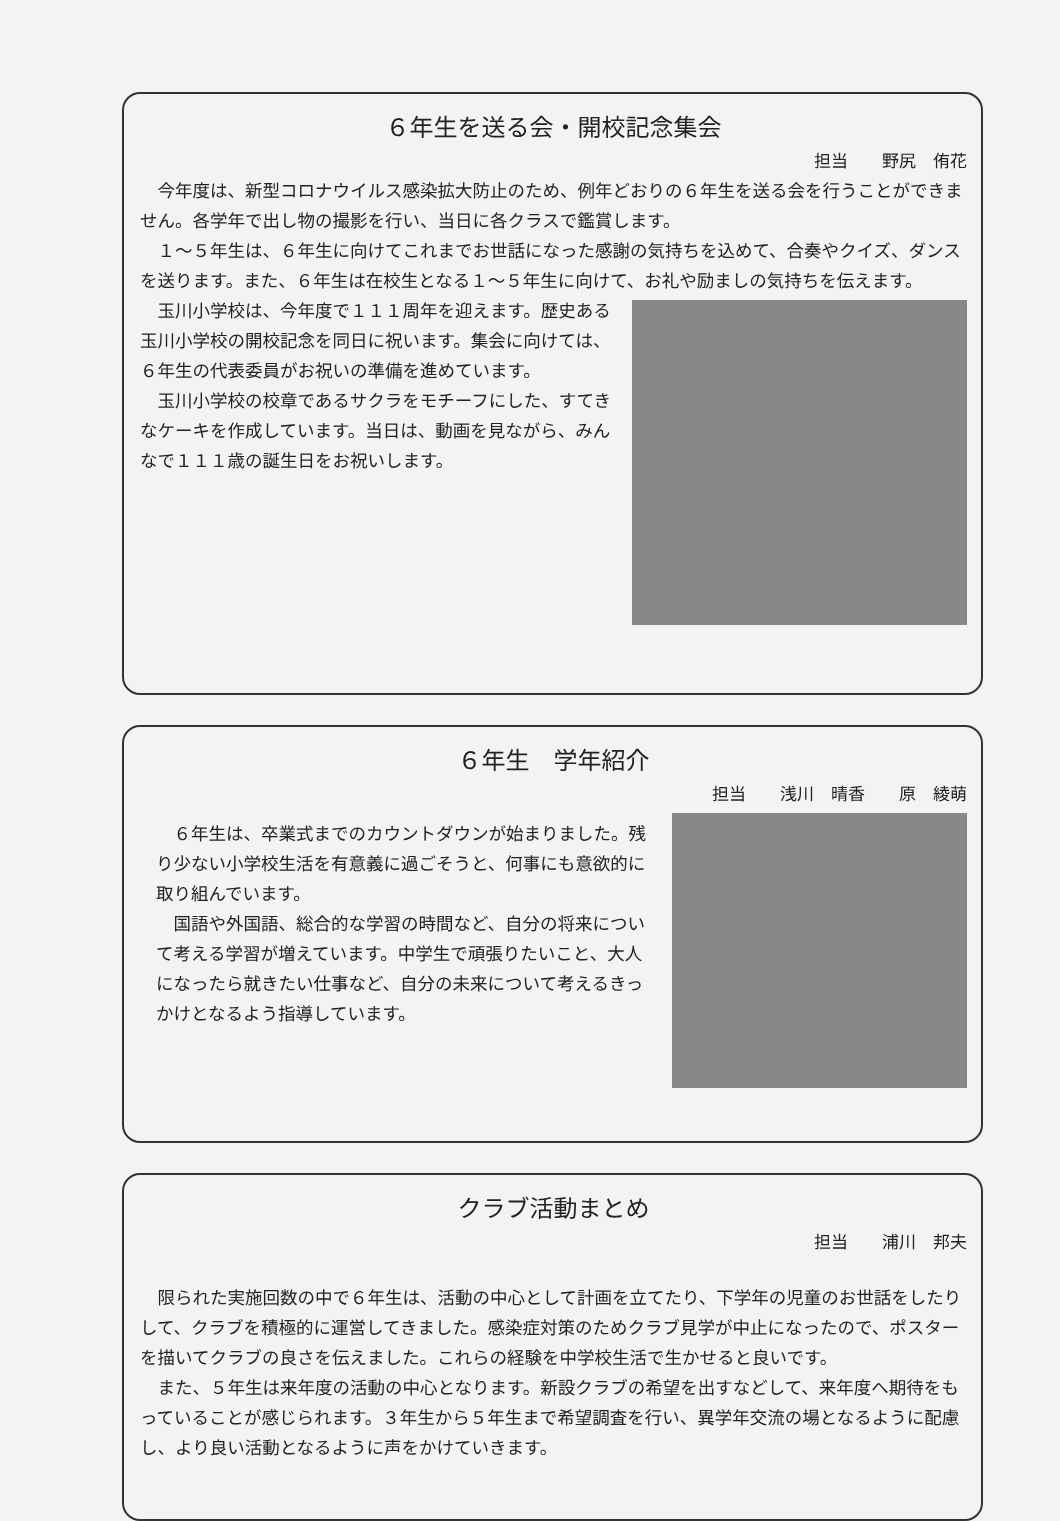６年生を送る会・開校記念集会
担当　　野尻　侑花
今年度は、新型コロナウイルス感染拡大防止のため、例年どおりの６年生を送る会を行うことができません。各学年で出し物の撮影を行い、当日に各クラスで鑑賞します。
１～５年生は、６年生に向けてこれまでお世話になった感謝の気持ちを込めて、合奏やクイズ、ダンスを送ります。また、６年生は在校生となる１～５年生に向けて、お礼や励ましの気持ちを伝えます。
玉川小学校は、今年度で１１１周年を迎えます。歴史ある玉川小学校の開校記念を同日に祝います。集会に向けては、６年生の代表委員がお祝いの準備を進めています。
玉川小学校の校章であるサクラをモチーフにした、すてきなケーキを作成しています。当日は、動画を見ながら、みんなで１１１歳の誕生日をお祝いします。
６年生　学年紹介
担当　　浅川　晴香　　原　綾萌
６年生は、卒業式までのカウントダウンが始まりました。残り少ない小学校生活を有意義に過ごそうと、何事にも意欲的に取り組んでいます。
国語や外国語、総合的な学習の時間など、自分の将来について考える学習が増えています。中学生で頑張りたいこと、大人になったら就きたい仕事など、自分の未来について考えるきっかけとなるよう指導しています。
クラブ活動まとめ
担当　　浦川　邦夫
限られた実施回数の中で６年生は、活動の中心として計画を立てたり、下学年の児童のお世話をしたりして、クラブを積極的に運営してきました。感染症対策のためクラブ見学が中止になったので、ポスターを描いてクラブの良さを伝えました。これらの経験を中学校生活で生かせると良いです。
また、５年生は来年度の活動の中心となります。新設クラブの希望を出すなどして、来年度へ期待をもっていることが感じられます。３年生から５年生まで希望調査を行い、異学年交流の場となるように配慮し、より良い活動となるように声をかけていきます。